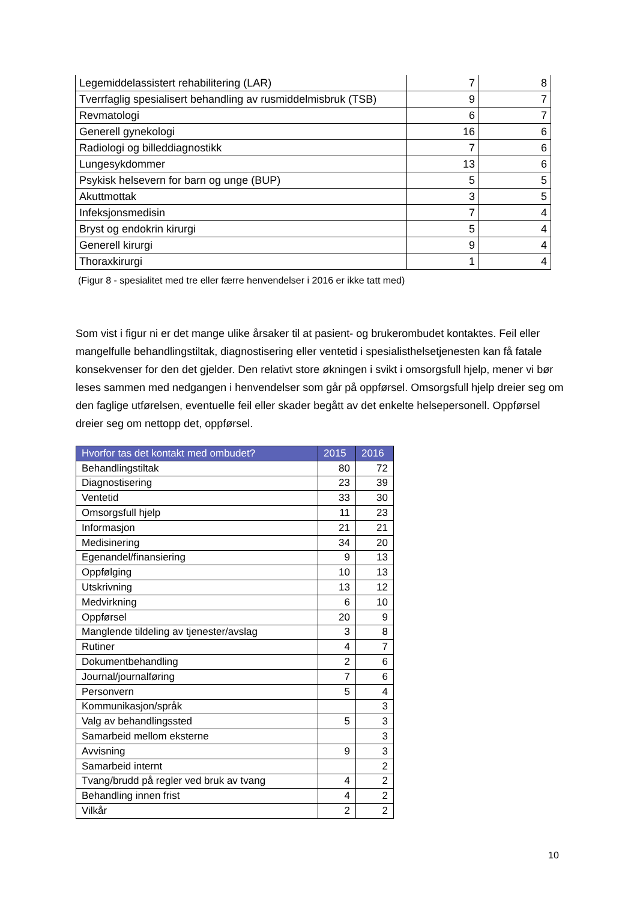| Legemiddelassistert rehabilitering (LAR) | 7 | 8 |
| Tverrfaglig spesialisert behandling av rusmiddelmisbruk (TSB) | 9 | 7 |
| Revmatologi | 6 | 7 |
| Generell gynekologi | 16 | 6 |
| Radiologi og billeddiagnostikk | 7 | 6 |
| Lungesykdommer | 13 | 6 |
| Psykisk helsevern for barn og unge (BUP) | 5 | 5 |
| Akuttmottak | 3 | 5 |
| Infeksjonsmedisin | 7 | 4 |
| Bryst og endokrin kirurgi | 5 | 4 |
| Generell kirurgi | 9 | 4 |
| Thoraxkirurgi | 1 | 4 |
(Figur 8 - spesialitet med tre eller færre henvendelser i 2016 er ikke tatt med)
Som vist i figur ni er det mange ulike årsaker til at pasient- og brukerombudet kontaktes. Feil eller mangelfulle behandlingstiltak, diagnostisering eller ventetid i spesialisthelsetjenesten kan få fatale konsekvenser for den det gjelder. Den relativt store økningen i svikt i omsorgsfull hjelp, mener vi bør leses sammen med nedgangen i henvendelser som går på oppførsel. Omsorgsfull hjelp dreier seg om den faglige utførelsen, eventuelle feil eller skader begått av det enkelte helsepersonell. Oppførsel dreier seg om nettopp det, oppførsel.
| Hvorfor tas det kontakt med ombudet? | 2015 | 2016 |
| --- | --- | --- |
| Behandlingstiltak | 80 | 72 |
| Diagnostisering | 23 | 39 |
| Ventetid | 33 | 30 |
| Omsorgsfull hjelp | 11 | 23 |
| Informasjon | 21 | 21 |
| Medisinering | 34 | 20 |
| Egenandel/finansiering | 9 | 13 |
| Oppfølging | 10 | 13 |
| Utskrivning | 13 | 12 |
| Medvirkning | 6 | 10 |
| Oppførsel | 20 | 9 |
| Manglende tildeling av tjenester/avslag | 3 | 8 |
| Rutiner | 4 | 7 |
| Dokumentbehandling | 2 | 6 |
| Journal/journalføring | 7 | 6 |
| Personvern | 5 | 4 |
| Kommunikasjon/språk | | 3 |
| Valg av behandlingssted | 5 | 3 |
| Samarbeid mellom eksterne | | 3 |
| Avvisning | 9 | 3 |
| Samarbeid internt | | 2 |
| Tvang/brudd på regler ved bruk av tvang | 4 | 2 |
| Behandling innen frist | 4 | 2 |
| Vilkår | 2 | 2 |
10